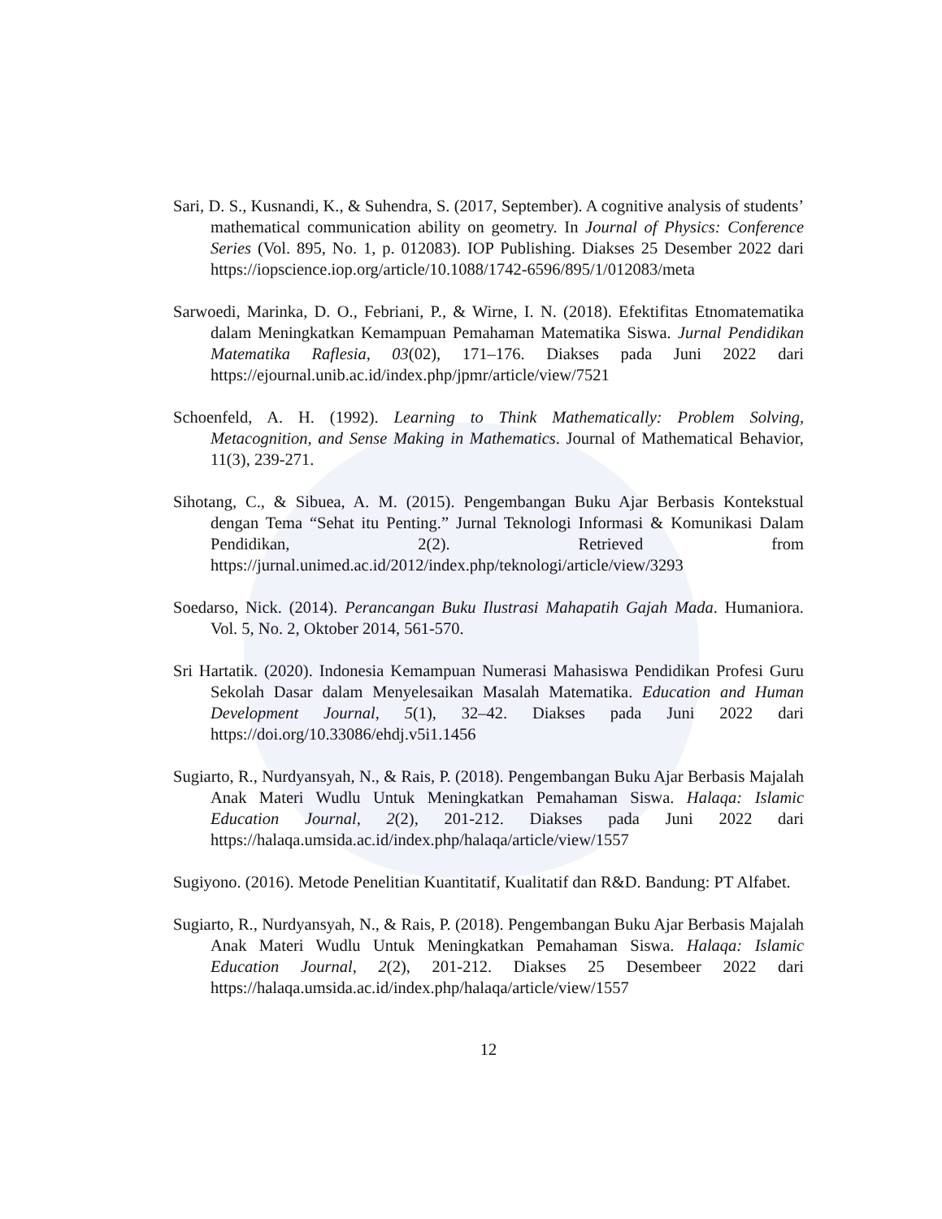Sari, D. S., Kusnandi, K., & Suhendra, S. (2017, September). A cognitive analysis of students’ mathematical communication ability on geometry. In Journal of Physics: Conference Series (Vol. 895, No. 1, p. 012083). IOP Publishing. Diakses 25 Desember 2022 dari https://iopscience.iop.org/article/10.1088/1742-6596/895/1/012083/meta
Sarwoedi, Marinka, D. O., Febriani, P., & Wirne, I. N. (2018). Efektifitas Etnomatematika dalam Meningkatkan Kemampuan Pemahaman Matematika Siswa. Jurnal Pendidikan Matematika Raflesia, 03(02), 171–176. Diakses pada Juni 2022 dari https://ejournal.unib.ac.id/index.php/jpmr/article/view/7521
Schoenfeld, A. H. (1992). Learning to Think Mathematically: Problem Solving, Metacognition, and Sense Making in Mathematics. Journal of Mathematical Behavior, 11(3), 239-271.
Sihotang, C., & Sibuea, A. M. (2015). Pengembangan Buku Ajar Berbasis Kontekstual dengan Tema “Sehat itu Penting.” Jurnal Teknologi Informasi & Komunikasi Dalam Pendidikan, 2(2). Retrieved from https://jurnal.unimed.ac.id/2012/index.php/teknologi/article/view/3293
Soedarso, Nick. (2014). Perancangan Buku Ilustrasi Mahapatih Gajah Mada. Humaniora. Vol. 5, No. 2, Oktober 2014, 561-570.
Sri Hartatik. (2020). Indonesia Kemampuan Numerasi Mahasiswa Pendidikan Profesi Guru Sekolah Dasar dalam Menyelesaikan Masalah Matematika. Education and Human Development Journal, 5(1), 32–42. Diakses pada Juni 2022 dari https://doi.org/10.33086/ehdj.v5i1.1456
Sugiarto, R., Nurdyansyah, N., & Rais, P. (2018). Pengembangan Buku Ajar Berbasis Majalah Anak Materi Wudlu Untuk Meningkatkan Pemahaman Siswa. Halaqa: Islamic Education Journal, 2(2), 201-212. Diakses pada Juni 2022 dari https://halaqa.umsida.ac.id/index.php/halaqa/article/view/1557
Sugiyono. (2016). Metode Penelitian Kuantitatif, Kualitatif dan R&D. Bandung: PT Alfabet.
Sugiarto, R., Nurdyansyah, N., & Rais, P. (2018). Pengembangan Buku Ajar Berbasis Majalah Anak Materi Wudlu Untuk Meningkatkan Pemahaman Siswa. Halaqa: Islamic Education Journal, 2(2), 201-212. Diakses 25 Desembeer 2022 dari https://halaqa.umsida.ac.id/index.php/halaqa/article/view/1557
12